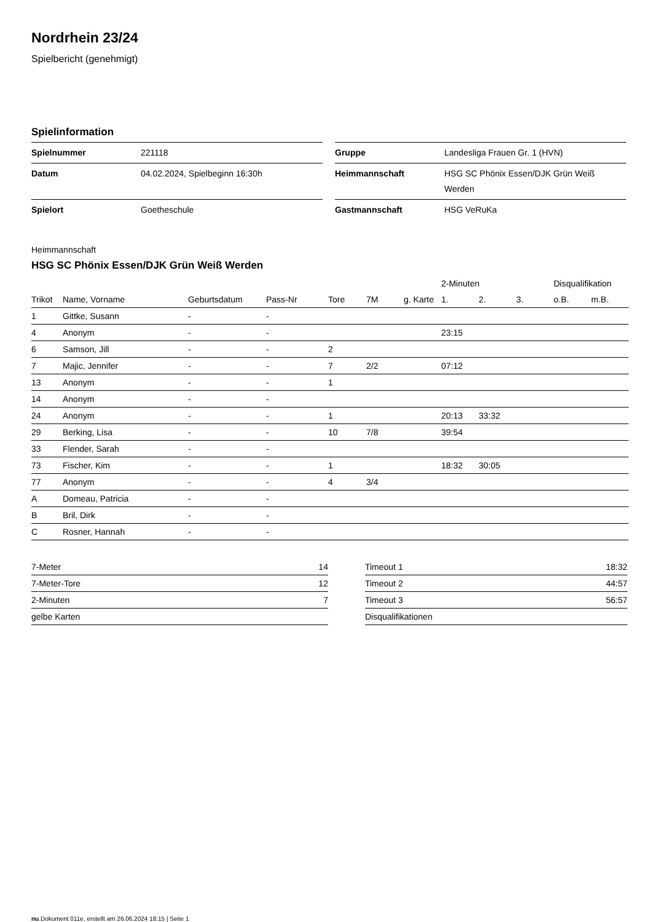Nordrhein 23/24
Spielbericht (genehmigt)
Spielinformation
| Spielnummer | 221118 |
| Datum | 04.02.2024, Spielbeginn 16:30h |
| Spielort | Goetheschule |
| Gruppe | Landesliga Frauen Gr. 1 (HVN) |
| Heimmannschaft | HSG SC Phönix Essen/DJK Grün Weiß Werden |
| Gastmannschaft | HSG VeRuKa |
Heimmannschaft
HSG SC Phönix Essen/DJK Grün Weiß Werden
| | | | | | | | 2-Minuten | | | Disqualifikation | |
| --- | --- | --- | --- | --- | --- | --- | --- | --- | --- | --- | --- |
| Trikot | Name, Vorname | Geburtsdatum | Pass-Nr | Tore | 7M | g. Karte | 1. | 2. | 3. | o.B. | m.B. |
| 1 | Gittke, Susann | - | - | | | | | | | | |
| 4 | Anonym | - | - | | | | 23:15 | | | | |
| 6 | Samson, Jill | - | - | 2 | | | | | | | |
| 7 | Majic, Jennifer | - | - | 7 | 2/2 | | 07:12 | | | | |
| 13 | Anonym | - | - | 1 | | | | | | | |
| 14 | Anonym | - | - | | | | | | | | |
| 24 | Anonym | - | - | 1 | | | 20:13 | 33:32 | | | |
| 29 | Berking, Lisa | - | - | 10 | 7/8 | | 39:54 | | | | |
| 33 | Flender, Sarah | - | - | | | | | | | | |
| 73 | Fischer, Kim | - | - | 1 | | | 18:32 | 30:05 | | | |
| 77 | Anonym | - | - | 4 | 3/4 | | | | | | |
| A | Domeau, Patricia | - | - | | | | | | | | |
| B | Bril, Dirk | - | - | | | | | | | | |
| C | Rosner, Hannah | - | - | | | | | | | | |
| 7-Meter | 14 |
| 7-Meter-Tore | 12 |
| 2-Minuten | 7 |
| gelbe Karten | |
| Timeout 1 | 18:32 |
| Timeout 2 | 44:57 |
| Timeout 3 | 56:57 |
| Disqualifikationen | |
nu.Dokument 011e, erstellt am 26.06.2024 18:15 | Seite 1